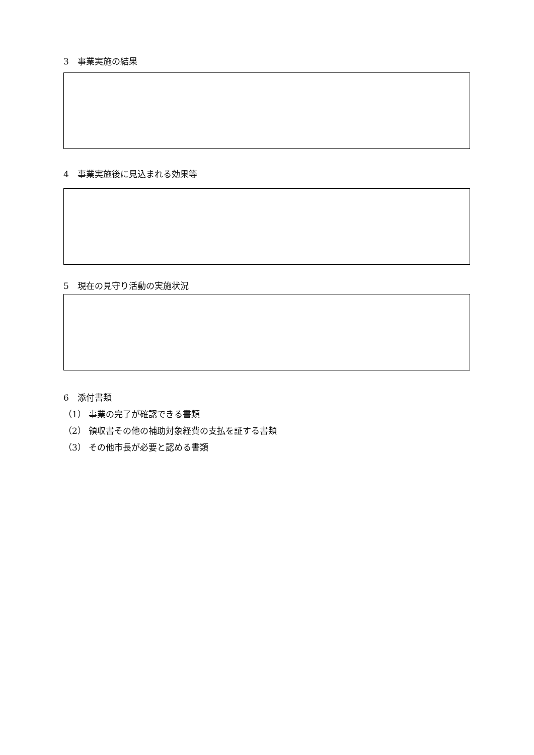3　事業実施の結果
4　事業実施後に見込まれる効果等
5　現在の見守り活動の実施状況
6　添付書類
（1） 事業の完了が確認できる書類
（2） 領収書その他の補助対象経費の支払を証する書類
（3） その他市長が必要と認める書類